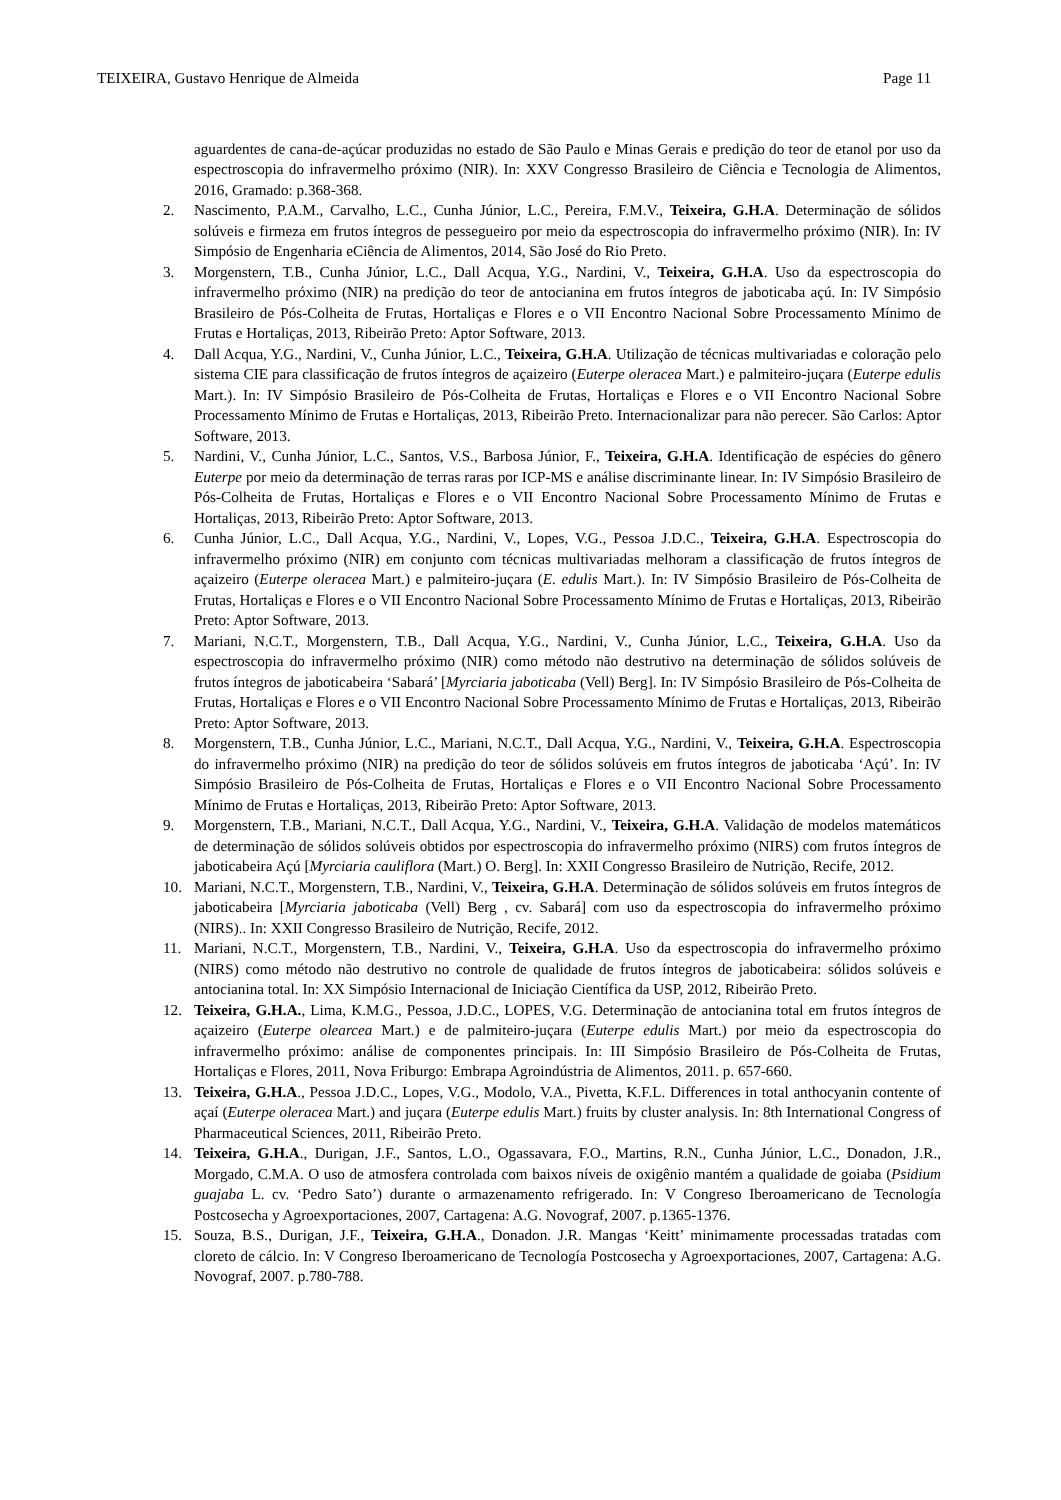TEIXEIRA, Gustavo Henrique de Almeida Page 11
aguardentes de cana-de-açúcar produzidas no estado de São Paulo e Minas Gerais e predição do teor de etanol por uso da espectroscopia do infravermelho próximo (NIR). In: XXV Congresso Brasileiro de Ciência e Tecnologia de Alimentos, 2016, Gramado: p.368-368.
2. Nascimento, P.A.M., Carvalho, L.C., Cunha Júnior, L.C., Pereira, F.M.V., Teixeira, G.H.A. Determinação de sólidos solúveis e firmeza em frutos íntegros de pessegueiro por meio da espectroscopia do infravermelho próximo (NIR). In: IV Simpósio de Engenharia eCiência de Alimentos, 2014, São José do Rio Preto.
3. Morgenstern, T.B., Cunha Júnior, L.C., Dall Acqua, Y.G., Nardini, V., Teixeira, G.H.A. Uso da espectroscopia do infravermelho próximo (NIR) na predição do teor de antocianina em frutos íntegros de jaboticaba açú. In: IV Simpósio Brasileiro de Pós-Colheita de Frutas, Hortaliças e Flores e o VII Encontro Nacional Sobre Processamento Mínimo de Frutas e Hortaliças, 2013, Ribeirão Preto: Aptor Software, 2013.
4. Dall Acqua, Y.G., Nardini, V., Cunha Júnior, L.C., Teixeira, G.H.A. Utilização de técnicas multivariadas e coloração pelo sistema CIE para classificação de frutos íntegros de açaizeiro (Euterpe oleracea Mart.) e palmiteiro-juçara (Euterpe edulis Mart.). In: IV Simpósio Brasileiro de Pós-Colheita de Frutas, Hortaliças e Flores e o VII Encontro Nacional Sobre Processamento Mínimo de Frutas e Hortaliças, 2013, Ribeirão Preto. Internacionalizar para não perecer. São Carlos: Aptor Software, 2013.
5. Nardini, V., Cunha Júnior, L.C., Santos, V.S., Barbosa Júnior, F., Teixeira, G.H.A. Identificação de espécies do gênero Euterpe por meio da determinação de terras raras por ICP-MS e análise discriminante linear. In: IV Simpósio Brasileiro de Pós-Colheita de Frutas, Hortaliças e Flores e o VII Encontro Nacional Sobre Processamento Mínimo de Frutas e Hortaliças, 2013, Ribeirão Preto: Aptor Software, 2013.
6. Cunha Júnior, L.C., Dall Acqua, Y.G., Nardini, V., Lopes, V.G., Pessoa J.D.C., Teixeira, G.H.A. Espectroscopia do infravermelho próximo (NIR) em conjunto com técnicas multivariadas melhoram a classificação de frutos íntegros de açaizeiro (Euterpe oleracea Mart.) e palmiteiro-juçara (E. edulis Mart.). In: IV Simpósio Brasileiro de Pós-Colheita de Frutas, Hortaliças e Flores e o VII Encontro Nacional Sobre Processamento Mínimo de Frutas e Hortaliças, 2013, Ribeirão Preto: Aptor Software, 2013.
7. Mariani, N.C.T., Morgenstern, T.B., Dall Acqua, Y.G., Nardini, V., Cunha Júnior, L.C., Teixeira, G.H.A. Uso da espectroscopia do infravermelho próximo (NIR) como método não destrutivo na determinação de sólidos solúveis de frutos íntegros de jaboticabeira ‘Sabará’ [Myrciaria jaboticaba (Vell) Berg]. In: IV Simpósio Brasileiro de Pós-Colheita de Frutas, Hortaliças e Flores e o VII Encontro Nacional Sobre Processamento Mínimo de Frutas e Hortaliças, 2013, Ribeirão Preto: Aptor Software, 2013.
8. Morgenstern, T.B., Cunha Júnior, L.C., Mariani, N.C.T., Dall Acqua, Y.G., Nardini, V., Teixeira, G.H.A. Espectroscopia do infravermelho próximo (NIR) na predição do teor de sólidos solúveis em frutos íntegros de jaboticaba ‘Açú’. In: IV Simpósio Brasileiro de Pós-Colheita de Frutas, Hortaliças e Flores e o VII Encontro Nacional Sobre Processamento Mínimo de Frutas e Hortaliças, 2013, Ribeirão Preto: Aptor Software, 2013.
9. Morgenstern, T.B., Mariani, N.C.T., Dall Acqua, Y.G., Nardini, V., Teixeira, G.H.A. Validação de modelos matemáticos de determinação de sólidos solúveis obtidos por espectroscopia do infravermelho próximo (NIRS) com frutos íntegros de jaboticabeira Açú [Myrciaria cauliflora (Mart.) O. Berg]. In: XXII Congresso Brasileiro de Nutrição, Recife, 2012.
10. Mariani, N.C.T., Morgenstern, T.B., Nardini, V., Teixeira, G.H.A. Determinação de sólidos solúveis em frutos íntegros de jaboticabeira [Myrciaria jaboticaba (Vell) Berg , cv. Sabará] com uso da espectroscopia do infravermelho próximo (NIRS).. In: XXII Congresso Brasileiro de Nutrição, Recife, 2012.
11. Mariani, N.C.T., Morgenstern, T.B., Nardini, V., Teixeira, G.H.A. Uso da espectroscopia do infravermelho próximo (NIRS) como método não destrutivo no controle de qualidade de frutos íntegros de jaboticabeira: sólidos solúveis e antocianina total. In: XX Simpósio Internacional de Iniciação Científica da USP, 2012, Ribeirão Preto.
12. Teixeira, G.H.A., Lima, K.M.G., Pessoa, J.D.C., LOPES, V.G. Determinação de antocianina total em frutos íntegros de açaizeiro (Euterpe olearcea Mart.) e de palmiteiro-juçara (Euterpe edulis Mart.) por meio da espectroscopia do infravermelho próximo: análise de componentes principais. In: III Simpósio Brasileiro de Pós-Colheita de Frutas, Hortaliças e Flores, 2011, Nova Friburgo: Embrapa Agroindústria de Alimentos, 2011. p. 657-660.
13. Teixeira, G.H.A., Pessoa J.D.C., Lopes, V.G., Modolo, V.A., Pivetta, K.F.L. Differences in total anthocyanin contente of açaí (Euterpe oleracea Mart.) and juçara (Euterpe edulis Mart.) fruits by cluster analysis. In: 8th International Congress of Pharmaceutical Sciences, 2011, Ribeirão Preto.
14. Teixeira, G.H.A., Durigan, J.F., Santos, L.O., Ogassavara, F.O., Martins, R.N., Cunha Júnior, L.C., Donadon, J.R., Morgado, C.M.A. O uso de atmosfera controlada com baixos níveis de oxigênio mantém a qualidade de goiaba (Psidium guajaba L. cv. ‘Pedro Sato’) durante o armazenamento refrigerado. In: V Congreso Iberoamericano de Tecnología Postcosecha y Agroexportaciones, 2007, Cartagena: A.G. Novograf, 2007. p.1365-1376.
15. Souza, B.S., Durigan, J.F., Teixeira, G.H.A., Donadon. J.R. Mangas ‘Keitt’ minimamente processadas tratadas com cloreto de cálcio. In: V Congreso Iberoamericano de Tecnología Postcosecha y Agroexportaciones, 2007, Cartagena: A.G. Novograf, 2007. p.780-788.